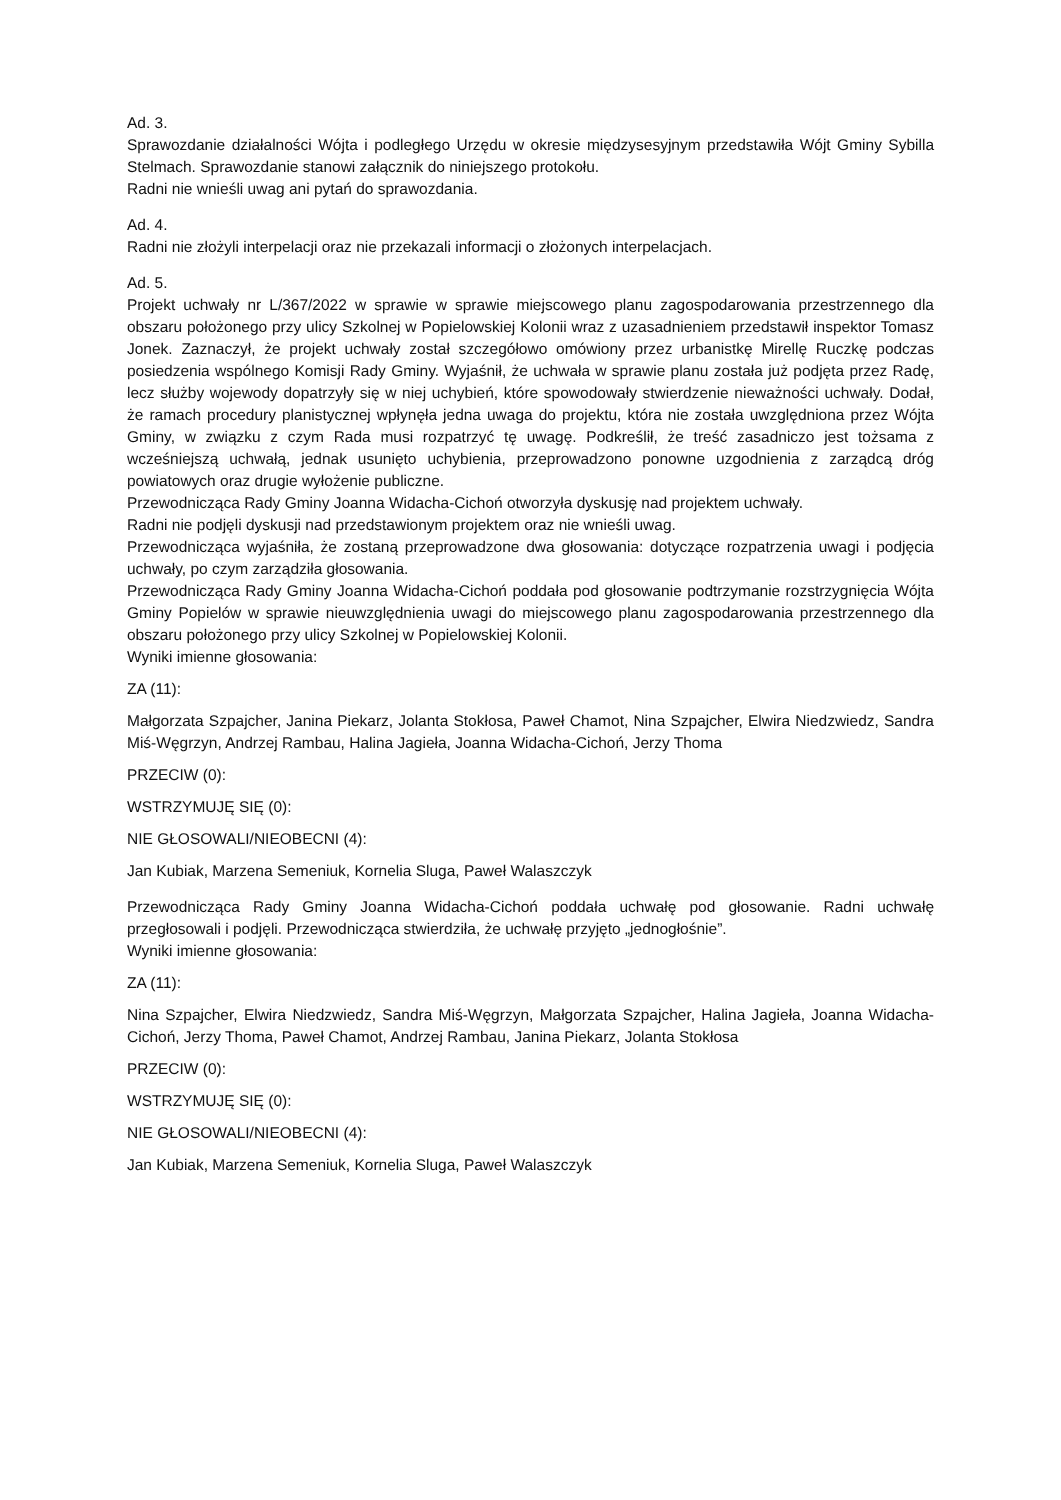Ad. 3.
Sprawozdanie działalności Wójta i podległego Urzędu w okresie międzysesyjnym przedstawiła Wójt Gminy Sybilla Stelmach. Sprawozdanie stanowi załącznik do niniejszego protokołu.
Radni nie wnieśli uwag ani pytań do sprawozdania.
Ad. 4.
Radni nie złożyli interpelacji oraz nie przekazali informacji o złożonych interpelacjach.
Ad. 5.
Projekt uchwały nr L/367/2022 w sprawie w sprawie miejscowego planu zagospodarowania przestrzennego dla obszaru położonego przy ulicy Szkolnej w Popielowskiej Kolonii wraz z uzasadnieniem przedstawił inspektor Tomasz Jonek. Zaznaczył, że projekt uchwały został szczegółowo omówiony przez urbanistkę Mirellę Ruczkę podczas posiedzenia wspólnego Komisji Rady Gminy. Wyjaśnił, że uchwała w sprawie planu została już podjęta przez Radę, lecz służby wojewody dopatrzyły się w niej uchybień, które spowodowały stwierdzenie nieważności uchwały. Dodał, że ramach procedury planistycznej wpłynęła jedna uwaga do projektu, która nie została uwzględniona przez Wójta Gminy, w związku z czym Rada musi rozpatrzyć tę uwagę. Podkreślił, że treść zasadniczo jest tożsama z wcześniejszą uchwałą, jednak usunięto uchybienia, przeprowadzono ponowne uzgodnienia z zarządcą dróg powiatowych oraz drugie wyłożenie publiczne.
Przewodnicząca Rady Gminy Joanna Widacha-Cichoń otworzyła dyskusję nad projektem uchwały.
Radni nie podjęli dyskusji nad przedstawionym projektem oraz nie wnieśli uwag.
Przewodnicząca wyjaśniła, że zostaną przeprowadzone dwa głosowania: dotyczące rozpatrzenia uwagi i podjęcia uchwały, po czym zarządziła głosowania.
Przewodnicząca Rady Gminy Joanna Widacha-Cichoń poddała pod głosowanie podtrzymanie rozstrzygnięcia Wójta Gminy Popielów w sprawie nieuwzględnienia uwagi do miejscowego planu zagospodarowania przestrzennego dla obszaru położonego przy ulicy Szkolnej w Popielowskiej Kolonii.
Wyniki imienne głosowania:
ZA (11):
Małgorzata Szpajcher, Janina Piekarz, Jolanta Stokłosa, Paweł Chamot, Nina Szpajcher, Elwira Niedzwiedz, Sandra Miś-Węgrzyn, Andrzej Rambau, Halina Jagieła, Joanna Widacha-Cichoń, Jerzy Thoma
PRZECIW (0):
WSTRZYMUJĘ SIĘ (0):
NIE GŁOSOWALI/NIEOBECNI (4):
Jan Kubiak, Marzena Semeniuk, Kornelia Sluga, Paweł Walaszczyk
Przewodnicząca Rady Gminy Joanna Widacha-Cichoń poddała uchwałę pod głosowanie. Radni uchwałę przegłosowali i podjęli. Przewodnicząca stwierdziła, że uchwałę przyjęto „jednogłośnie”.
Wyniki imienne głosowania:
ZA (11):
Nina Szpajcher, Elwira Niedzwiedz, Sandra Miś-Węgrzyn, Małgorzata Szpajcher, Halina Jagieła, Joanna Widacha-Cichoń, Jerzy Thoma, Paweł Chamot, Andrzej Rambau, Janina Piekarz, Jolanta Stokłosa
PRZECIW (0):
WSTRZYMUJĘ SIĘ (0):
NIE GŁOSOWALI/NIEOBECNI (4):
Jan Kubiak, Marzena Semeniuk, Kornelia Sluga, Paweł Walaszczyk